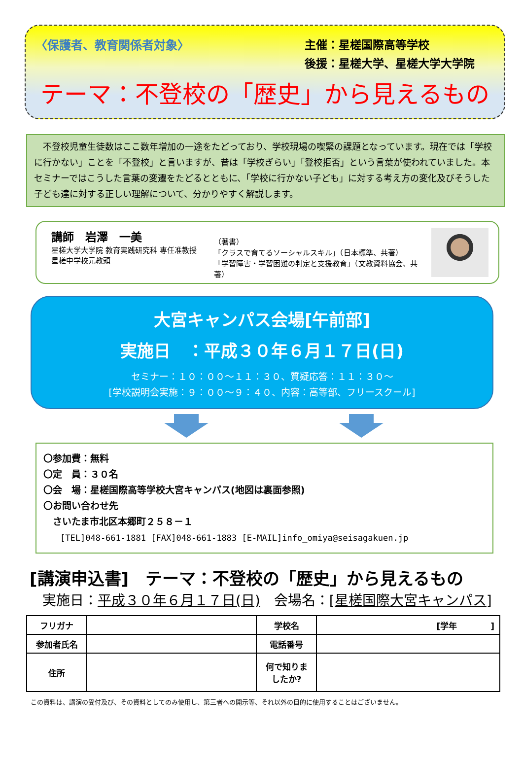〈保護者、教育関係者対象〉
主催：星槎国際高等学校
後援：星槎大学、星槎大学大学院
テーマ：不登校の「歴史」から見えるもの
　不登校児童生徒数はここ数年増加の一途をたどっており、学校現場の喫緊の課題となっています。現在では「学校に行かない」ことを「不登校」と言いますが、昔は「学校ぎらい」「登校拒否」という言葉が使われていました。本セミナーではこうした言葉の変遷をたどるとともに、「学校に行かない子ども」に対する考え方の変化及びそうした子ども達に対する正しい理解について、分かりやすく解説します。
講師　岩澤　一美
星槎大学大学院 教育実践研究科 専任准教授
星槎中学校元教頭
（著書）
「クラスで育てるソーシャルスキル」（日本標準、共著）
「学習障害・学習困難の判定と支援教育」（文教資料協会、共著）
大宮キャンパス会場[午前部]
実施日　：平成３０年６月１７日(日)
セミナー：１０：００～１１：３０、質疑応答：１１：３０～
[学校説明会実施：９：００～９：４０、内容：高等部、フリースクール]
〇参加費：無料
〇定　員：３０名
〇会　場：星槎国際高等学校大宮キャンパス(地図は裏面参照)
〇お問い合わせ先
　さいたま市北区本郷町２５８－１
　　[TEL]048-661-1881 [FAX]048-661-1883 [E-MAIL]info_omiya@seisagakuen.jp
[講演申込書]　テーマ：不登校の「歴史」から見えるもの
実施日：平成３０年６月１７日(日)　会場名：[星槎国際大宮キャンパス]
| フリガナ | | 学校名 | [学年 ] |
| 参加者氏名 | | 電話番号 | |
| 住所 | | 何で知りま したか? | |
この資料は、講演の受付及び、その資料としてのみ使用し、第三者への開示等、それ以外の目的に使用することはございません。